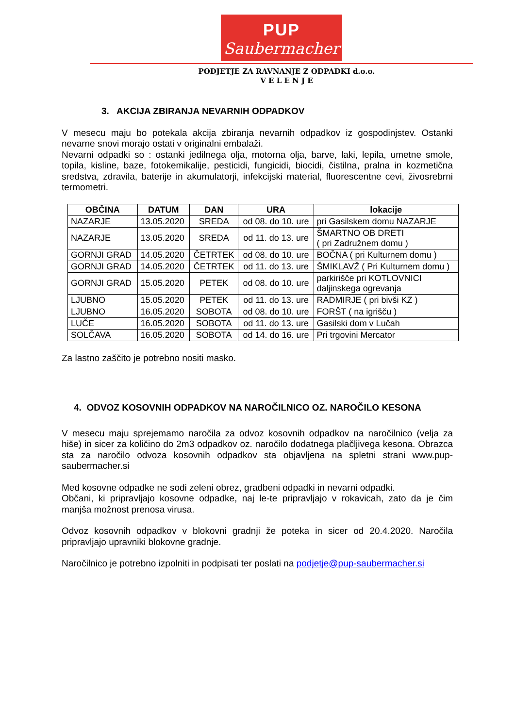PUP
Saubermacher
PODJETJE ZA RAVNANJE Z ODPADKI d.o.o.
V E L E N J E
3. AKCIJA ZBIRANJA NEVARNIH ODPADKOV
V mesecu maju bo potekala akcija zbiranja nevarnih odpadkov iz gospodinjstev. Ostanki nevarne snovi morajo ostati v originalni embalaži.
Nevarni odpadki so : ostanki jedilnega olja, motorna olja, barve, laki, lepila, umetne smole, topila, kisline, baze, fotokemikalije, pesticidi, fungicidi, biocidi, čistilna, pralna in kozmetična sredstva, zdravila, baterije in akumulatorji, infekcijski material, fluorescentne cevi, živosrebrni termometri.
| OBČINA | DATUM | DAN | URA | lokacije |
| --- | --- | --- | --- | --- |
| NAZARJE | 13.05.2020 | SREDA | od 08. do 10. ure | pri Gasilskem domu NAZARJE |
| NAZARJE | 13.05.2020 | SREDA | od 11. do 13. ure | ŠMARTNO OB DRETI ( pri Zadružnem domu ) |
| GORNJI GRAD | 14.05.2020 | ČETRTEK | od 08. do 10. ure | BOČNA ( pri Kulturnem domu ) |
| GORNJI GRAD | 14.05.2020 | ČETRTEK | od 11. do 13. ure | ŠMIKLAVŽ ( Pri Kulturnem domu ) |
| GORNJI GRAD | 15.05.2020 | PETEK | od 08. do 10. ure | parkirišče pri KOTLOVNICI daljinskega ogrevanja |
| LJUBNO | 15.05.2020 | PETEK | od 11. do 13. ure | RADMIRJE ( pri bivši KZ ) |
| LJUBNO | 16.05.2020 | SOBOTA | od 08. do 10. ure | FORŠT ( na igrišču ) |
| LUČE | 16.05.2020 | SOBOTA | od 11. do 13. ure | Gasilski dom v Lučah |
| SOLČAVA | 16.05.2020 | SOBOTA | od 14. do 16. ure | Pri trgovini Mercator |
Za lastno zaščito je potrebno nositi masko.
4. ODVOZ KOSOVNIH ODPADKOV NA NAROČILNICO OZ. NAROČILO KESONA
V mesecu maju sprejemamo naročila za odvoz kosovnih odpadkov na naročilnico (velja za hiše) in sicer za količino do 2m3 odpadkov oz. naročilo dodatnega plačljivega kesona. Obrazca sta za naročilo odvoza kosovnih odpadkov sta objavljena na spletni strani www.pup-saubermacher.si
Med kosovne odpadke ne sodi zeleni obrez, gradbeni odpadki in nevarni odpadki.
Občani, ki pripravljajo kosovne odpadke, naj le-te pripravljajo v rokavicah, zato da je čim manjša možnost prenosa virusa.
Odvoz kosovnih odpadkov v blokovni gradnji že poteka in sicer od 20.4.2020. Naročila pripravljajo upravniki blokovne gradnje.
Naročilnico je potrebno izpolniti in podpisati ter poslati na podjetje@pup-saubermacher.si